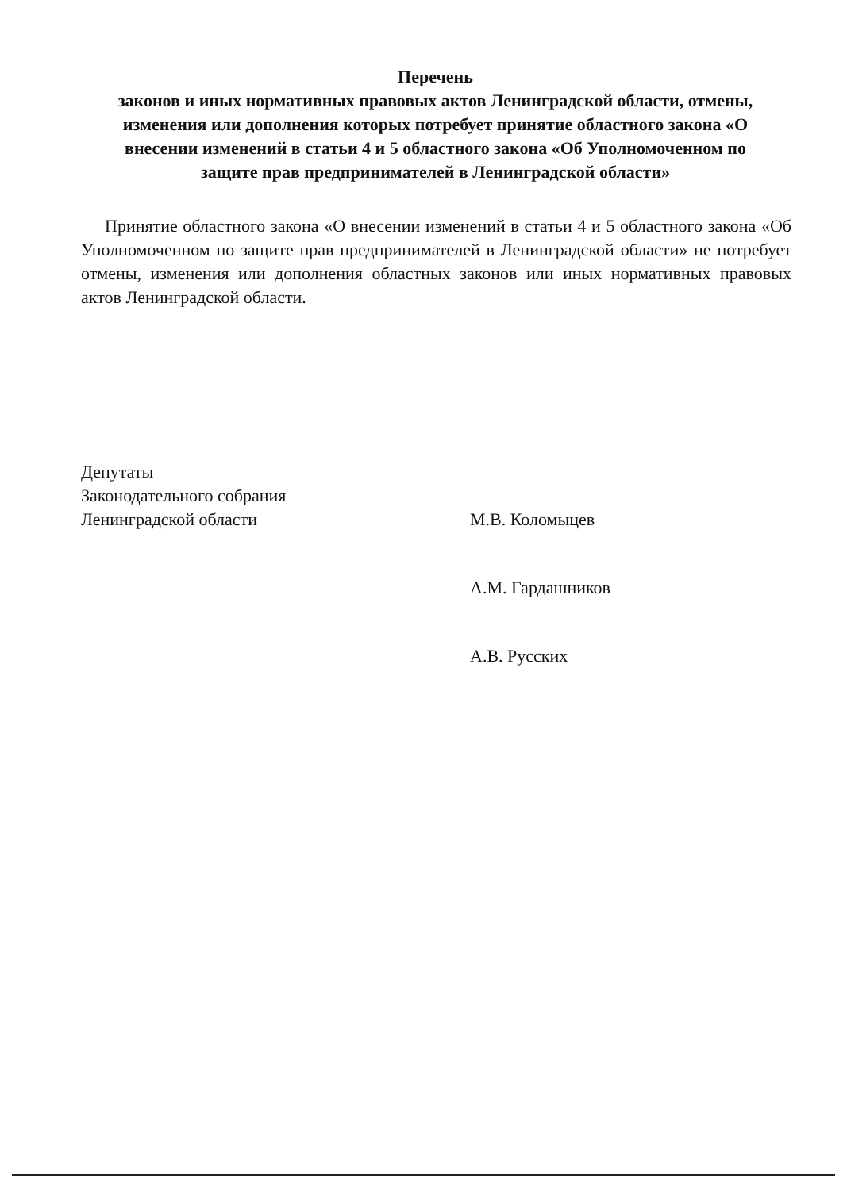Перечень
законов и иных нормативных правовых актов Ленинградской области, отмены, изменения или дополнения которых потребует принятие областного закона «О внесении изменений в статьи 4 и 5 областного закона «Об Уполномоченном по защите прав предпринимателей в Ленинградской области»
Принятие областного закона «О внесении изменений в статьи 4 и 5 областного закона «Об Уполномоченном по защите прав предпринимателей в Ленинградской области» не потребует отмены, изменения или дополнения областных законов или иных нормативных правовых актов Ленинградской области.
Депутаты
Законодательного собрания
Ленинградской области
М.В. Коломыцев
А.М. Гардашников
А.В. Русских